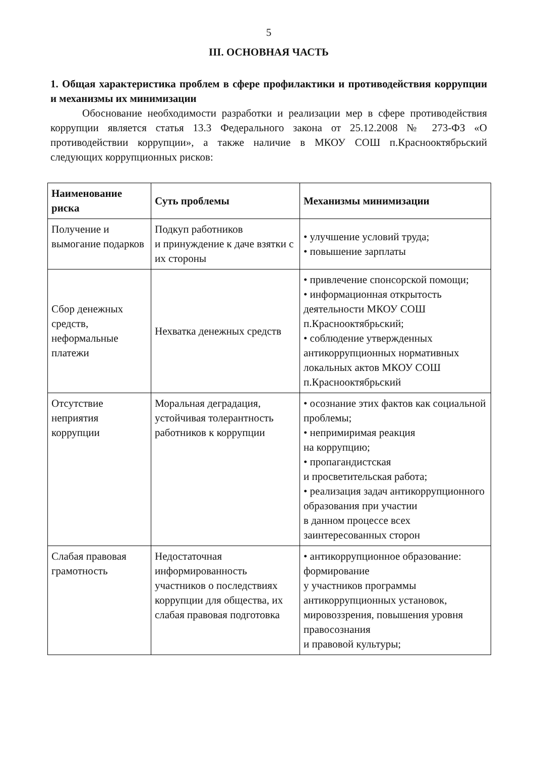5
III. ОСНОВНАЯ ЧАСТЬ
1. Общая характеристика проблем в сфере профилактики и противодействия коррупции и механизмы их минимизации
Обоснование необходимости разработки и реализации мер в сфере противодействия коррупции является статья 13.3 Федерального закона от 25.12.2008 № 273-ФЗ «О противодействии коррупции», а также наличие в МКОУ СОШ п.Краснооктябрьский следующих коррупционных рисков:
| Наименование риска | Суть проблемы | Механизмы минимизации |
| --- | --- | --- |
| Получение и вымогание подарков | Подкуп работников и принуждение к даче взятки с их стороны | • улучшение условий труда; • повышение зарплаты |
| Сбор денежных средств, неформальные платежи | Нехватка денежных средств | • привлечение спонсорской помощи; • информационная открытость деятельности МКОУ СОШ п.Краснооктябрьский; • соблюдение утвержденных антикоррупционных нормативных локальных актов МКОУ СОШ п.Краснооктябрьский |
| Отсутствие неприятия коррупции | Моральная деградация, устойчивая толерантность работников к коррупции | • осознание этих фактов как социальной проблемы; • непримиримая реакция на коррупцию; • пропагандистская и просветительская работа; • реализация задач антикоррупционного образования при участии в данном процессе всех заинтересованных сторон |
| Слабая правовая грамотность | Недостаточная информированность участников о последствиях коррупции для общества, их слабая правовая подготовка | • антикоррупционное образование: формирование у участников программы антикоррупционных установок, мировоззрения, повышения уровня правосознания и правовой культуры; |